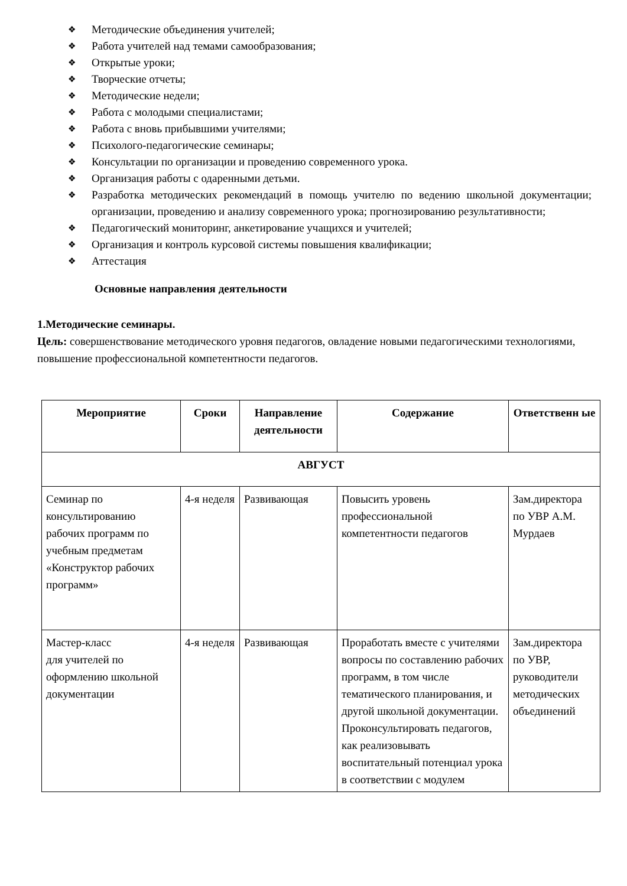❖ Методические объединения учителей;
❖ Работа учителей над темами самообразования;
❖ Открытые уроки;
❖ Творческие отчеты;
❖ Методические недели;
❖ Работа с молодыми специалистами;
❖ Работа с вновь прибывшими учителями;
❖ Психолого-педагогические семинары;
❖ Консультации по организации и проведению современного урока.
❖ Организация работы с одаренными детьми.
❖ Разработка методических рекомендаций в помощь учителю по ведению школьной документации; организации, проведению и анализу современного урока; прогнозированию результативности;
❖ Педагогический мониторинг, анкетирование учащихся и учителей;
❖ Организация и контроль курсовой системы повышения квалификации;
❖ Аттестация
Основные направления деятельности
1.Методические семинары.
Цель: совершенствование методического уровня педагогов, овладение новыми педагогическими технологиями, повышение профессиональной компетентности педагогов.
| Мероприятие | Сроки | Направление деятельности | Содержание | Ответственн ые |
| --- | --- | --- | --- | --- |
| АВГУСТ | | | | |
| Семинар по консультированию рабочих программ по учебным предметам «Конструктор рабочих программ» | 4-я неделя | Развивающая | Повысить уровень профессиональной компетентности педагогов | Зам.директора по УВР А.М. Мурдаев |
| Мастер-класс для учителей по оформлению школьной документации | 4-я неделя | Развивающая | Проработать вместе с учителями вопросы по составлению рабочих программ, в том числе тематического планирования, и другой школьной документации. Проконсультировать педагогов, как реализовывать воспитательный потенциал урока в соответствии с модулем | Зам.директора по УВР, руководители методических объединений |